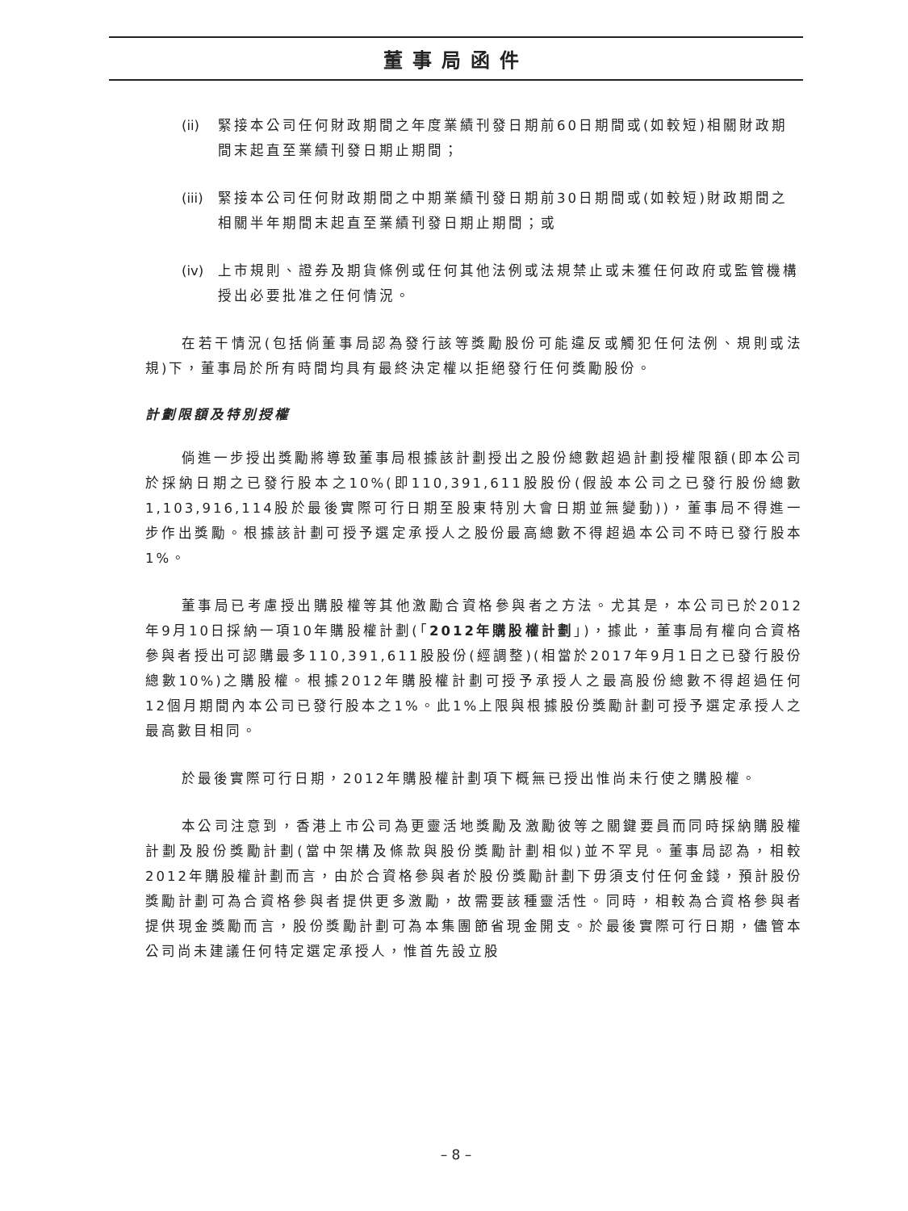董事局函件
(ii) 緊接本公司任何財政期間之年度業績刊發日期前60日期間或(如較短)相關財政期間末起直至業績刊發日期止期間；
(iii) 緊接本公司任何財政期間之中期業績刊發日期前30日期間或(如較短)財政期間之相關半年期間末起直至業績刊發日期止期間；或
(iv) 上市規則、證券及期貨條例或任何其他法例或法規禁止或未獲任何政府或監管機構授出必要批准之任何情況。
在若干情況(包括倘董事局認為發行該等獎勵股份可能違反或觸犯任何法例、規則或法規)下，董事局於所有時間均具有最終決定權以拒絕發行任何獎勵股份。
計劃限額及特別授權
倘進一步授出獎勵將導致董事局根據該計劃授出之股份總數超過計劃授權限額(即本公司於採納日期之已發行股本之10%(即110,391,611股股份(假設本公司之已發行股份總數1,103,916,114股於最後實際可行日期至股東特別大會日期並無變動))，董事局不得進一步作出獎勵。根據該計劃可授予選定承授人之股份最高總數不得超過本公司不時已發行股本1%。
董事局已考慮授出購股權等其他激勵合資格參與者之方法。尤其是，本公司已於2012年9月10日採納一項10年購股權計劃(「2012年購股權計劃」)，據此，董事局有權向合資格參與者授出可認購最多110,391,611股股份(經調整)(相當於2017年9月1日之已發行股份總數10%)之購股權。根據2012年購股權計劃可授予承授人之最高股份總數不得超過任何12個月期間內本公司已發行股本之1%。此1%上限與根據股份獎勵計劃可授予選定承授人之最高數目相同。
於最後實際可行日期，2012年購股權計劃項下概無已授出惟尚未行使之購股權。
本公司注意到，香港上市公司為更靈活地獎勵及激勵彼等之關鍵要員而同時採納購股權計劃及股份獎勵計劃(當中架構及條款與股份獎勵計劃相似)並不罕見。董事局認為，相較2012年購股權計劃而言，由於合資格參與者於股份獎勵計劃下毋須支付任何金錢，預計股份獎勵計劃可為合資格參與者提供更多激勵，故需要該種靈活性。同時，相較為合資格參與者提供現金獎勵而言，股份獎勵計劃可為本集團節省現金開支。於最後實際可行日期，儘管本公司尚未建議任何特定選定承授人，惟首先設立股
– 8 –